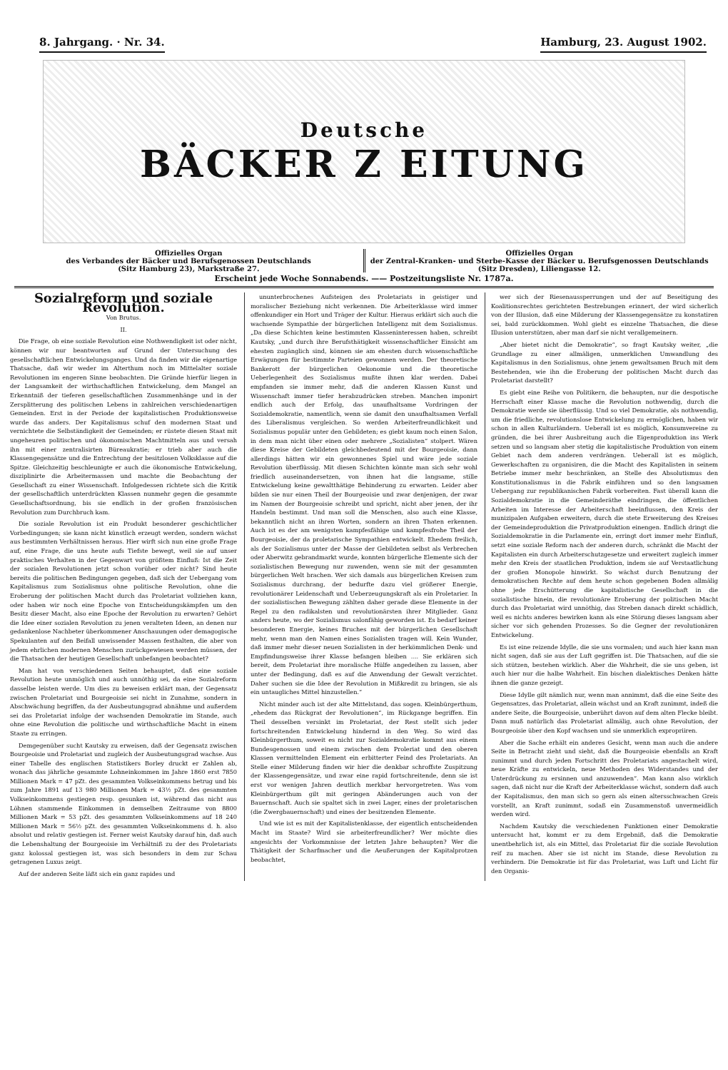8. Jahrgang. · Nr. 34. Hamburg, 23. August 1902.
Deutsche
BÄCKER Z EITUNG
Offizielles Organ
des Verbandes der Bäcker und Berufsgenossen Deutschlands
(Sitz Hamburg 23), Markstraße 27.
Offizielles Organ
der Zentral-Kranken- und Sterbe-Kasse der Bäcker u. Berufsgenossen Deutschlands
(Sitz Dresden), Liliengasse 12.
Erscheint jede Woche Sonnabends. —— Postzeitungsliste Nr. 1787a.
Sozialreform und soziale Revolution.
Von Brutus.
II.
Die Frage, ob eine soziale Revolution eine Nothwendigkeit ist oder nicht, können wir nur beantworten auf Grund der Untersuchung des gesellschaftlichen Entwickelungsganges. Und da finden wir die eigenartige Thatsache, daß wir weder im Alterthum noch im Mittelalter soziale Revolutionen im engeren Sinne beobachten. Die Gründe hierfür liegen in der Langsamkeit der wirthschaftlichen Entwickelung, dem Mangel an Erkenntniß der tieferen gesellschaftlichen Zusammenhänge und in der Zersplitterung des politischen Lebens in zahlreichen verschiedenartigen Gemeinden. Erst in der Periode der kapitalistischen Produktionsweise wurde das anders. Der Kapitalismus schuf den modernen Staat und vernichtete die Selbständigkeit der Gemeinden; er rüstete diesen Staat mit ungeheuren politischen und ökonomischen Machtmitteln aus und versah ihn mit einer zentralisirten Büreaukratie; er trieb aber auch die Klassengegensätze und die Entrechtung der besitzlosen Volksklasse auf die Spitze. Gleichzeitig beschleunigte er auch die ökonomische Entwickelung, disziplinirte die Arbeitermassen und machte die Beobachtung der Gesellschaft zu einer Wissenschaft. Infolgedessen richtete sich die Kritik der gesellschaftlich unterdrückten Klassen nunmehr gegen die gesammte Gesellschaftsordnung, bis sie endlich in der großen französischen Revolution zum Durchbruch kam.
Die soziale Revolution ist ein Produkt besonderer geschichtlicher Vorbedingungen; sie kann nicht künstlich erzeugt werden, sondern wächst aus bestimmten Verhältnissen heraus. Hier wirft sich nun eine große Frage auf, eine Frage, die uns heute aufs Tiefste bewegt, weil sie auf unser praktisches Verhalten in der Gegenwart von größtem Einfluß: Ist die Zeit der sozialen Revolutionen jetzt schon vorüber oder nicht? Sind heute bereits die politischen Bedingungen gegeben, daß sich der Uebergang vom Kapitalismus zum Sozialismus ohne politische Revolution, ohne die Eroberung der politischen Macht durch das Proletariat vollziehen kann, oder haben wir noch eine Epoche von Entscheidungskämpfen um den Besitz dieser Macht, also eine Epoche der Revolution zu erwarten? Gehört die Idee einer sozialen Revolution zu jenen veralteten Ideen, an denen nur gedankenlose Nachbeter überkommener Anschauungen oder demagogische Spekulanten auf den Beifall unwissender Massen festhalten, die aber von jedem ehrlichen modernen Menschen zurückgewiesen werden müssen, der die Thatsachen der heutigen Gesellschaft unbefangen beobachtet?
Man hat von verschiedenen Seiten behauptet, daß eine soziale Revolution heute unmöglich und auch unnöthig sei, da eine Sozialreform dasselbe leisten werde. Um dies zu beweisen erklärt man, der Gegensatz zwischen Proletariat und Bourgeoisie sei nicht in Zunahme, sondern in Abschwächung begriffen, da der Ausbeutungsgrad abnähme und außerdem sei das Proletariat infolge der wachsenden Demokratie im Stande, auch ohne eine Revolution die politische und wirthschaftliche Macht in einem Staate zu erringen.
Demgegenüber sucht Kautsky zu erweisen, daß der Gegensatz zwischen Bourgeoisie und Proletariat und zugleich der Ausbeutungsgrad wachse. Aus einer Tabelle des englischen Statistikers Borley druckt er Zahlen ab, wonach das jährliche gesammte Lohneinkommen im Jahre 1860 erst 7850 Millionen Mark = 47 pZt. des gesammten Volkseinkommens betrug und bis zum Jahre 1891 auf 13 980 Millionen Mark = 43½ pZt. des gesammten Volkseinkommens gestiegen resp. gesunken ist, während das nicht aus Löhnen stammende Einkommen in demselben Zeitraume von 8800 Millionen Mark = 53 pZt. des gesammten Volkseinkommens auf 18 240 Millionen Mark = 56½ pZt. des gesammten Volkseinkommens d. h. also absolut und relativ gestiegen ist. Ferner weist Kautsky darauf hin, daß auch die Lebenshaltung der Bourgeoisie im Verhältniß zu der des Proletariats ganz kolossal gestiegen ist, was sich besonders in dem zur Schau getragenen Luxus zeigt.
Auf der anderen Seite läßt sich ein ganz rapides und
ununterbrochenes Aufsteigen des Proletariats in geistiger und moralischer Beziehung nicht verkennen. Die Arbeiterklasse wird immer offenkundiger ein Hort und Träger der Kultur. Hieraus erklärt sich auch die wachsende Sympathie der bürgerlichen Intelligenz mit dem Sozialismus. „Da diese Schichten keine bestimmten Klasseninteressen haben, schreibt Kautsky, „und durch ihre Berufsthätigkeit wissenschaftlicher Einsicht am ehesten zugänglich sind, können sie am ehesten durch wissenschaftliche Erwägungen für bestimmte Parteien gewonnen werden. Der theoretische Bankerott der bürgerlichen Oekonomie und die theoretische Ueberlegenheit des Sozialismus mußte ihnen klar werden. Dabei empfanden sie immer mehr, daß die anderen Klassen Kunst und Wissenschaft immer tiefer herabzudrücken streben. Manchen imponirt endlich auch der Erfolg, das unaufhaltsame Vordringen der Sozialdemokratie, namentlich, wenn sie damit den unaufhaltsamen Verfall des Liberalismus vergleichen. So werden Arbeiterfreundlichkeit und Sozialismus populär unter den Gebildeten; es giebt kaum noch einen Salon, in dem man nicht über einen oder mehrere „Sozialisten“ stolpert. Wären diese Kreise der Gebildeten gleichbedeutend mit der Bourgeoisie, dann allerdings hätten wir ein gewonnenes Spiel und wäre jede soziale Revolution überflüssig. Mit diesen Schichten könnte man sich sehr wohl friedlich auseinandersetzen, von ihnen hat die langsame, stille Entwickelung keine gewaltthätige Behinderung zu erwarten. Leider aber bilden sie nur einen Theil der Bourgeoisie und zwar denjenigen, der zwar im Namen der Bourgeoisie schreibt und spricht, nicht aber jenen, der ihr Handeln bestimmt. Und man soll die Menschen, also auch eine Klasse, bekanntlich nicht an ihren Worten, sondern an ihren Thaten erkennen. Auch ist es der am wenigsten kampfesfähige und kampfesfrohe Theil der Bourgeoisie, der da proletarische Sympathien entwickelt. Ehedem freilich, als der Sozialismus unter der Masse der Gebildeten selbst als Verbrechen oder Aberwitz gebrandmarkt wurde, konnten bürgerliche Elemente sich der sozialistischen Bewegung nur zuwenden, wenn sie mit der gesammten bürgerlichen Welt brachen. Wer sich damals aus bürgerlichen Kreisen zum Sozialismus durchrang, der bedurfte dazu viel größerer Energie, revolutionärer Leidenschaft und Ueberzeugungskraft als ein Proletarier. In der sozialistischen Bewegung zählten daher gerade diese Elemente in der Regel zu den radikalsten und revolutionärsten ihrer Mitglieder. Ganz anders heute, wo der Sozialismus salonfähig geworden ist. Es bedarf keiner besonderen Energie, keines Bruches mit der bürgerlichen Gesellschaft mehr, wenn man den Namen eines Sozialisten tragen will. Kein Wunder, daß immer mehr dieser neuen Sozialisten in der herkömmlichen Denk- und Empfindungsweise ihrer Klasse befangen bleiben .... Sie erklären sich bereit, dem Proletariat ihre moralische Hülfe angedeihen zu lassen, aber unter der Bedingung, daß es auf die Anwendung der Gewalt verzichtet. Daher suchen sie die Idee der Revolution in Mißkredit zu bringen, sie als ein untaugliches Mittel hinzustellen.“
Nicht minder auch ist der alte Mittelstand, das sogen. Kleinbürgerthum, „ehedem das Rückgrat der Revolutionen“, im Rückgange begriffen. Ein Theil desselben versinkt im Proletariat, der Rest stellt sich jeder fortschreitenden Entwickelung hindernd in den Weg. So wird das Kleinbürgerthum, soweit es nicht zur Sozialdemokratie kommt aus einem Bundesgenossen und einem zwischen dem Proleriat und den oberen Klassen vermittelnden Element ein erbitterter Feind des Proletariats. An Stelle einer Milderung finden wir hier die denkbar schroffste Zuspitzung der Klassengegensätze, und zwar eine rapid fortschreitende, denn sie ist erst vor wenigen Jahren deutlich merkbar hervorgetreten. Was vom Kleinbürgerthum gilt mit geringen Abänderungen auch von der Bauernschaft. Auch sie spaltet sich in zwei Lager, eines der proletarischen (die Zwergbauernschaft) und eines der besitzenden Elemente.
Und wie ist es mit der Kapitalistenklasse, der eigentlich entscheidenden Macht im Staate? Wird sie arbeiterfreundlicher? Wer möchte dies angesichts der Vorkommnisse der letzten Jahre behaupten? Wer die Thätigkeit der Scharfmacher und die Aeußerungen der Kapitalprotzen beobachtet,
wer sich der Riesenaussperrungen und der auf Beseitigung des Koalitionsrechtes gerichteten Bestrebungen erinnert, der wird sicherlich von der Illusion, daß eine Milderung der Klassengegensätze zu konstatiren sei, bald zurückkommen. Wohl giebt es einzelne Thatsachen, die diese Illusion unterstützen, aber man darf sie nicht verallgemeinern.
„Aber bietet nicht die Demokratie“, so fragt Kautsky weiter, „die Grundlage zu einer allmäligen, unmerklichen Umwandlung des Kapitalismus in den Sozialismus, ohne jenem gewaltsamen Bruch mit dem Bestehenden, wie ihn die Eroberung der politischen Macht durch das Proletariat darstellt?
Es giebt eine Reihe von Politikern, die behaupten, nur die despotische Herrschaft einer Klasse mache die Revolution nothwendig, durch die Demokratie werde sie überflüssig. Und so viel Demokratie, als nothwendig, um die friedliche, revolutionslose Entwickelung zu ermöglichen, haben wir schon in allen Kulturländern. Ueberall ist es möglich, Konsumvereine zu gründen, die bei ihrer Ausbreitung auch die Eigenproduktion ins Werk setzen und so langsam aber stetig die kapitalistische Produktion von einem Gebiet nach dem anderen verdrängen. Ueberall ist es möglich, Gewerkschaften zu organisiren, die die Macht des Kapitalisten in seinem Betriebe immer mehr beschränken, an Stelle des Absolutismus den Konstitutionalismus in die Fabrik einführen und so den langsamen Uebergang zur republikanischen Fabrik vorbereiten. Fast überall kann die Sozialdemokratie in die Gemeinderäthe eindringen, die öffentlichen Arbeiten im Interesse der Arbeiterschaft beeinflussen, den Kreis der munizipalen Aufgaben erweitern, durch die stete Erweiterung des Kreises der Gemeindeproduktion die Privatproduktion einengen. Endlich dringt die Sozialdemokratie in die Parlamente ein, erringt dort immer mehr Einfluß, setzt eine soziale Reform nach der anderen durch, schränkt die Macht der Kapitalisten ein durch Arbeiterschutzgesetze und erweitert zugleich immer mehr den Kreis der staatlichen Produktion, indem sie auf Verstaatlichung der großen Monopole hinwirkt. So wächst durch Benutzung der demokratischen Rechte auf dem heute schon gegebenen Boden allmälig ohne jede Erschütterung die kapitalistische Gesellschaft in die sozialistische hinein, die revolutionäre Eroberung der politischen Macht durch das Proletariat wird unnöthig, das Streben danach direkt schädlich, weil es nichts anderes bewirken kann als eine Störung dieses langsam aber sicher vor sich gehenden Prozesses. So die Gegner der revolutionären Entwickelung.
Es ist eine reizende Idylle, die sie uns vormalen; und auch hier kann man nicht sagen, daß sie aus der Luft gegriffen ist. Die Thatsachen, auf die sie sich stützen, bestehen wirklich. Aber die Wahrheit, die sie uns geben, ist auch hier nur die halbe Wahrheit. Ein bischen dialektisches Denken hätte ihnen die ganze gezeigt.
Diese Idylle gilt nämlich nur, wenn man annimmt, daß die eine Seite des Gegensatzes, das Proletariat, allein wächst und an Kraft zunimmt, indeß die andere Seite, die Bourgeoisie, unberührt davon auf dem alten Flecke bleibt. Dann muß natürlich das Proletariat allmälig, auch ohne Revolution, der Bourgeoisie über den Kopf wachsen und sie unmerklich expropriiren.
Aber die Sache erhält ein anderes Gesicht, wenn man auch die andere Seite in Betracht zieht und sieht, daß die Bourgeoisie ebenfalls an Kraft zunimmt und durch jeden Fortschritt des Proletariats angestachelt wird, neue Kräfte zu entwickeln, neue Methoden des Widerstandes und der Unterdrückung zu ersinnen und anzuwenden“. Man kann also wirklich sagen, daß nicht nur die Kraft der Arbeiterklasse wächst, sondern daß auch der Kapitalismus, den man sich so gern als einen altersschwachen Greis vorstellt, an Kraft zunimmt, sodaß ein Zusammenstoß unvermeidlich werden wird.
Nachdem Kautsky die verschiedenen Funktionen einer Demokratie untersucht hat, kommt er zu dem Ergebniß, daß die Demokratie unentbehrlich ist, als ein Mittel, das Proletariat für die soziale Revolution reif zu machen. Aber sie ist nicht im Stande, diese Revolution zu verhindern. Die Demokratie ist für das Proletariat, was Luft und Licht für den Organis-